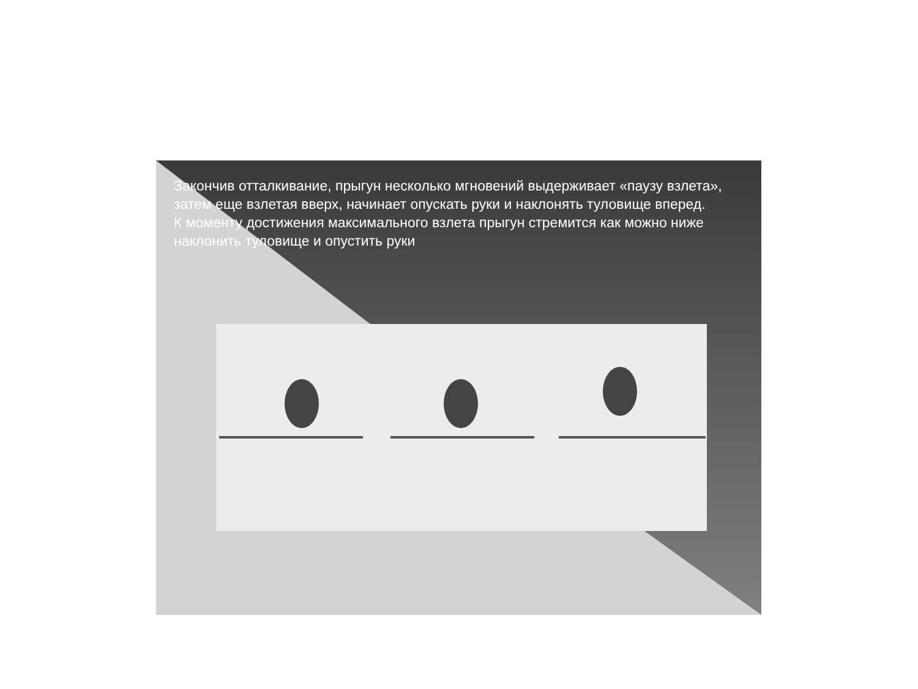Закончив отталкивание, прыгун несколько мгновений выдерживает «паузу взлета», затем еще взлетая вверх, начинает опускать руки и наклонять туловище вперед.
К моменту достижения максимального взлета прыгун стремится как можно ниже наклонить туловище и опустить руки